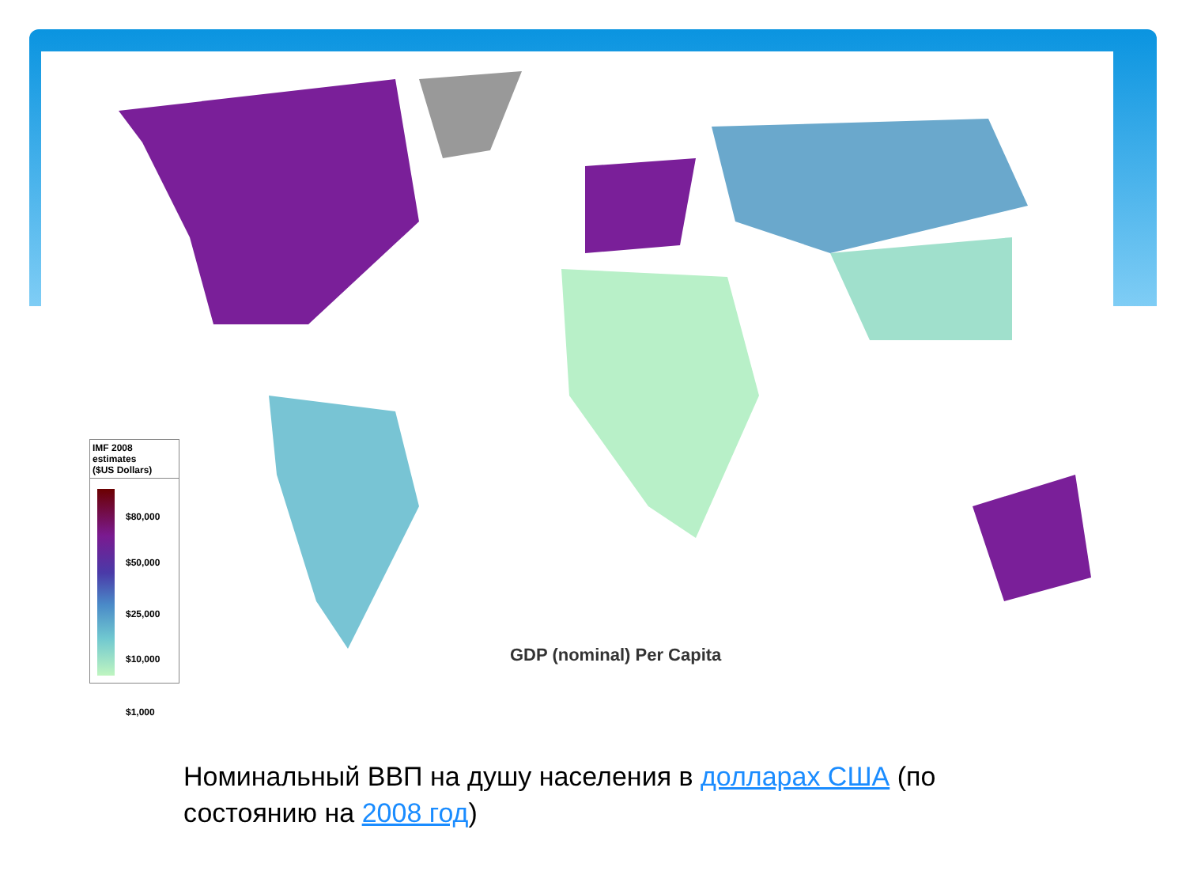IMF 2008 estimates
($US Dollars)
$80,000
$50,000
$25,000
$10,000
$1,000
GDP (nominal) Per Capita
Номинальный ВВП на душу населения в долларах США (по состоянию на 2008 год)